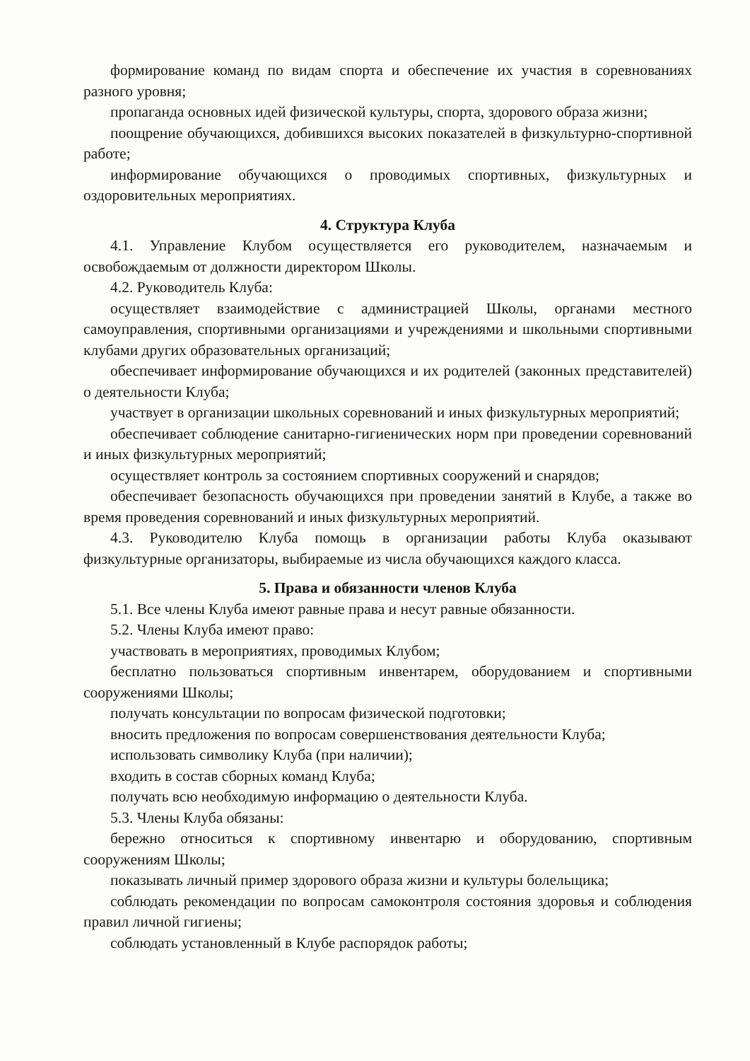формирование команд по видам спорта и обеспечение их участия в соревнованиях разного уровня;
пропаганда основных идей физической культуры, спорта, здорового образа жизни;
поощрение обучающихся, добившихся высоких показателей в физкультурно-спортивной работе;
информирование обучающихся о проводимых спортивных, физкультурных и оздоровительных мероприятиях.
4. Структура Клуба
4.1. Управление Клубом осуществляется его руководителем, назначаемым и освобождаемым от должности директором Школы.
4.2. Руководитель Клуба:
осуществляет взаимодействие с администрацией Школы, органами местного самоуправления, спортивными организациями и учреждениями и школьными спортивными клубами других образовательных организаций;
обеспечивает информирование обучающихся и их родителей (законных представителей) о деятельности Клуба;
участвует в организации школьных соревнований и иных физкультурных мероприятий;
обеспечивает соблюдение санитарно-гигиенических норм при проведении соревнований и иных физкультурных мероприятий;
осуществляет контроль за состоянием спортивных сооружений и снарядов;
обеспечивает безопасность обучающихся при проведении занятий в Клубе, а также во время проведения соревнований и иных физкультурных мероприятий.
4.3. Руководителю Клуба помощь в организации работы Клуба оказывают физкультурные организаторы, выбираемые из числа обучающихся каждого класса.
5. Права и обязанности членов Клуба
5.1. Все члены Клуба имеют равные права и несут равные обязанности.
5.2. Члены Клуба имеют право:
участвовать в мероприятиях, проводимых Клубом;
бесплатно пользоваться спортивным инвентарем, оборудованием и спортивными сооружениями Школы;
получать консультации по вопросам физической подготовки;
вносить предложения по вопросам совершенствования деятельности Клуба;
использовать символику Клуба (при наличии);
входить в состав сборных команд Клуба;
получать всю необходимую информацию о деятельности Клуба.
5.3. Члены Клуба обязаны:
бережно относиться к спортивному инвентарю и оборудованию, спортивным сооружениям Школы;
показывать личный пример здорового образа жизни и культуры болельщика;
соблюдать рекомендации по вопросам самоконтроля состояния здоровья и соблюдения правил личной гигиены;
соблюдать установленный в Клубе распорядок работы;